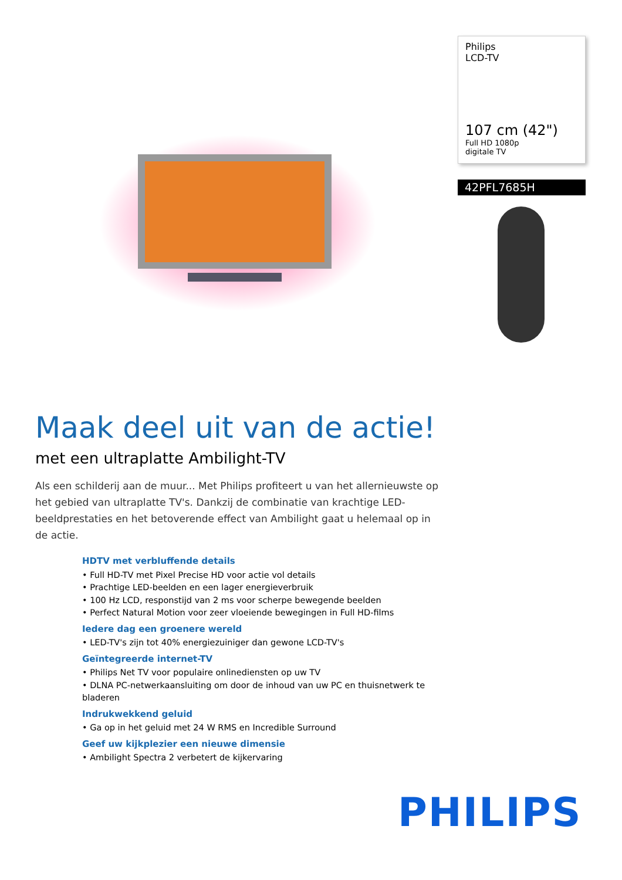Philips
LCD-TV
107 cm (42")
Full HD 1080p
digitale TV
42PFL7685H
Maak deel uit van de actie!
met een ultraplatte Ambilight-TV
Als een schilderij aan de muur... Met Philips profiteert u van het allernieuwste op het gebied van ultraplatte TV's. Dankzij de combinatie van krachtige LED-beeldprestaties en het betoverende effect van Ambilight gaat u helemaal op in de actie.
HDTV met verbluffende details
• Full HD-TV met Pixel Precise HD voor actie vol details
• Prachtige LED-beelden en een lager energieverbruik
• 100 Hz LCD, responstijd van 2 ms voor scherpe bewegende beelden
• Perfect Natural Motion voor zeer vloeiende bewegingen in Full HD-films
Iedere dag een groenere wereld
• LED-TV's zijn tot 40% energiezuiniger dan gewone LCD-TV's
Geïntegreerde internet-TV
• Philips Net TV voor populaire onlinediensten op uw TV
• DLNA PC-netwerkaansluiting om door de inhoud van uw PC en thuisnetwerk te bladeren
Indrukwekkend geluid
• Ga op in het geluid met 24 W RMS en Incredible Surround
Geef uw kijkplezier een nieuwe dimensie
• Ambilight Spectra 2 verbetert de kijkervaring
PHILIPS